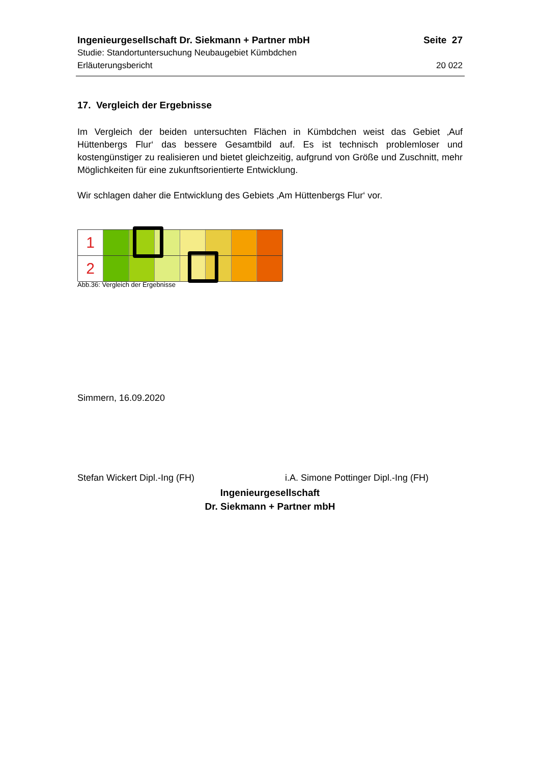Ingenieurgesellschaft Dr. Siekmann + Partner mbH Seite 27
Studie: Standortuntersuchung Neubaugebiet Kümbdchen
Erläuterungsbericht 20 022
17. Vergleich der Ergebnisse
Im Vergleich der beiden untersuchten Flächen in Kümbdchen weist das Gebiet ‚Auf Hüttenbergs Flur‘ das bessere Gesamtbild auf. Es ist technisch problemloser und kostengünstiger zu realisieren und bietet gleichzeitig, aufgrund von Größe und Zuschnitt, mehr Möglichkeiten für eine zukunftsorientierte Entwicklung.
Wir schlagen daher die Entwicklung des Gebiets ‚Am Hüttenbergs Flur‘ vor.
1
2
Abb.36: Vergleich der Ergebnisse
Simmern, 16.09.2020
Stefan Wickert Dipl.-Ing (FH) i.A. Simone Pottinger Dipl.-Ing (FH)
Ingenieurgesellschaft
Dr. Siekmann + Partner mbH